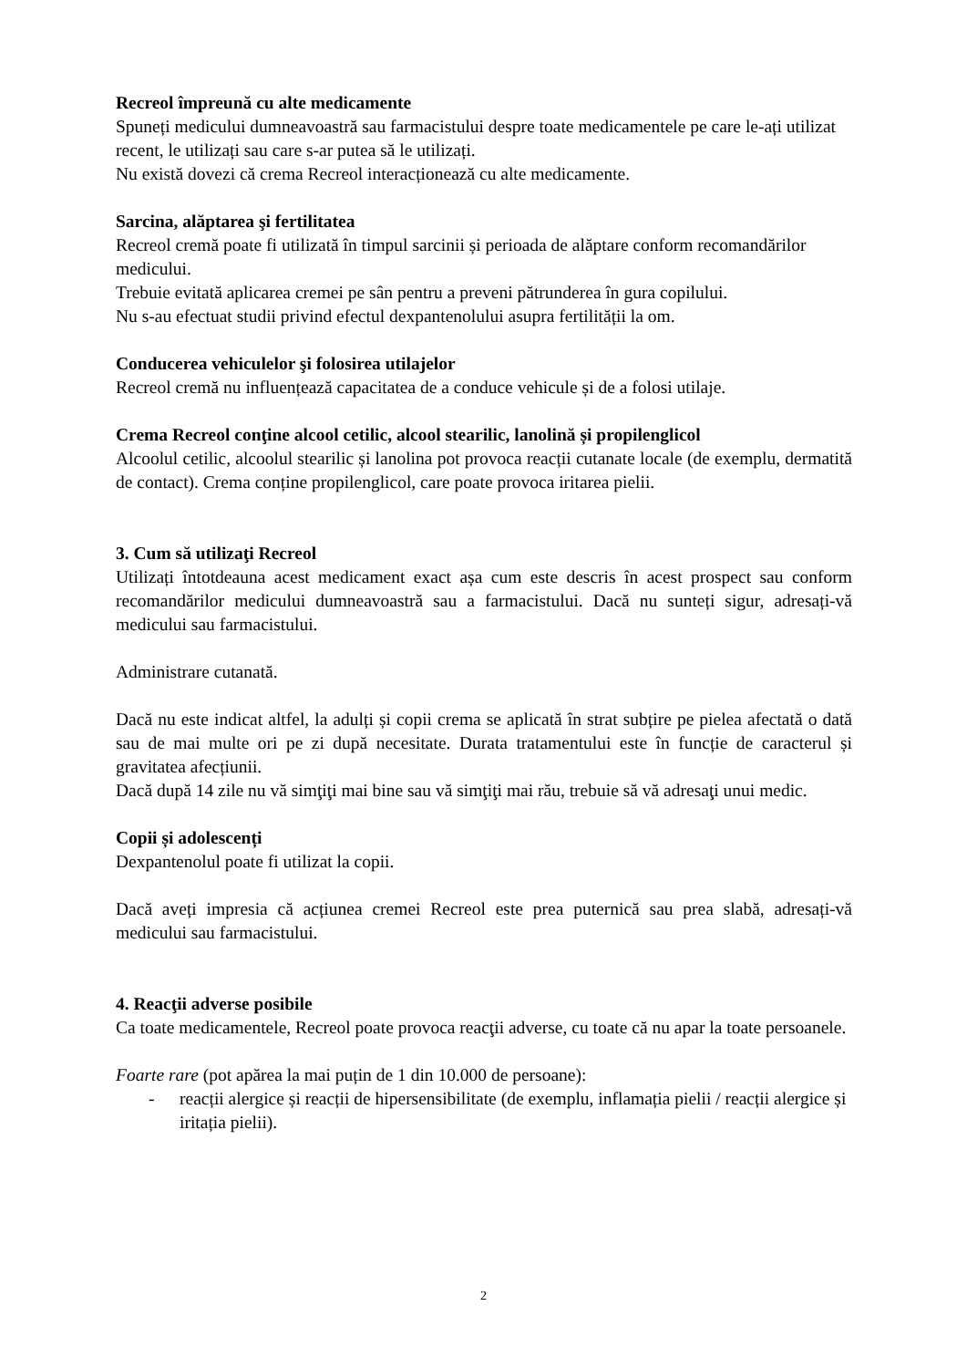Recreol împreună cu alte medicamente
Spuneți medicului dumneavoastră sau farmacistului despre toate medicamentele pe care le-ați utilizat recent, le utilizați sau care s-ar putea să le utilizați.
Nu există dovezi că crema Recreol interacționează cu alte medicamente.
Sarcina, alăptarea şi fertilitatea
Recreol cremă poate fi utilizată în timpul sarcinii și perioada de alăptare conform recomandărilor medicului.
Trebuie evitată aplicarea cremei pe sân pentru a preveni pătrunderea în gura copilului.
Nu s-au efectuat studii privind efectul dexpantenolului asupra fertilității la om.
Conducerea vehiculelor şi folosirea utilajelor
Recreol cremă nu influențează capacitatea de a conduce vehicule și de a folosi utilaje.
Crema Recreol conţine alcool cetilic, alcool stearilic, lanolină și propilenglicol
Alcoolul cetilic, alcoolul stearilic și lanolina pot provoca reacții cutanate locale (de exemplu, dermatită de contact). Crema conține propilenglicol, care poate provoca iritarea pielii.
3. Cum să utilizaţi Recreol
Utilizați întotdeauna acest medicament exact așa cum este descris în acest prospect sau conform recomandărilor medicului dumneavoastră sau a farmacistului. Dacă nu sunteți sigur, adresați-vă medicului sau farmacistului.
Administrare cutanată.
Dacă nu este indicat altfel, la adulți și copii crema se aplicată în strat subțire pe pielea afectată o dată sau de mai multe ori pe zi după necesitate. Durata tratamentului este în funcție de caracterul și gravitatea afecțiunii.
Dacă după 14 zile nu vă simţiţi mai bine sau vă simţiţi mai rău, trebuie să vă adresaţi unui medic.
Copii și adolescenți
Dexpantenolul poate fi utilizat la copii.
Dacă aveți impresia că acțiunea cremei Recreol este prea puternică sau prea slabă, adresați-vă medicului sau farmacistului.
4. Reacţii adverse posibile
Ca toate medicamentele, Recreol poate provoca reacţii adverse, cu toate că nu apar la toate persoanele.
Foarte rare (pot apărea la mai puțin de 1 din 10.000 de persoane):
- reacții alergice și reacții de hipersensibilitate (de exemplu, inflamația pielii / reacții alergice și iritația pielii).
2